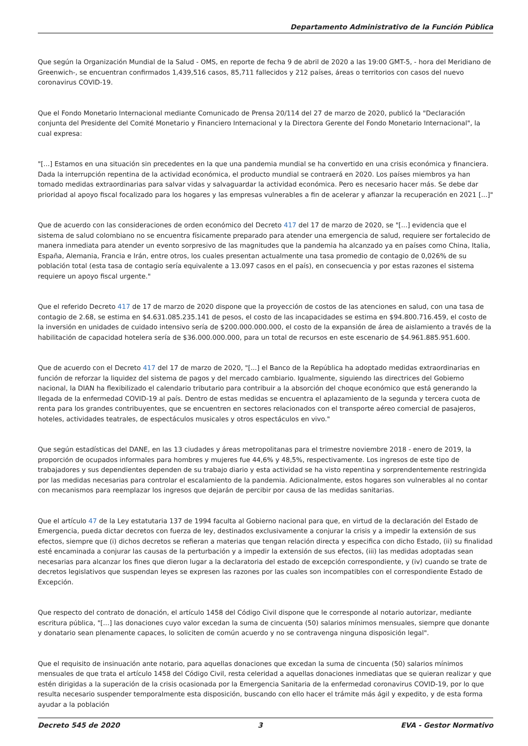Departamento Administrativo de la Función Pública
Que según la Organización Mundial de la Salud - OMS, en reporte de fecha 9 de abril de 2020 a las 19:00 GMT-5, - hora del Meridiano de Greenwich-, se encuentran confirmados 1,439,516 casos, 85,711 fallecidos y 212 países, áreas o territorios con casos del nuevo coronavirus COVID-19.
Que el Fondo Monetario Internacional mediante Comunicado de Prensa 20/114 del 27 de marzo de 2020, publicó la "Declaración conjunta del Presidente del Comité Monetario y Financiero Internacional y la Directora Gerente del Fondo Monetario Internacional", la cual expresa:
"[...] Estamos en una situación sin precedentes en la que una pandemia mundial se ha convertido en una crisis económica y financiera. Dada la interrupción repentina de la actividad económica, el producto mundial se contraerá en 2020. Los países miembros ya han tomado medidas extraordinarias para salvar vidas y salvaguardar la actividad económica. Pero es necesario hacer más. Se debe dar prioridad al apoyo fiscal focalizado para los hogares y las empresas vulnerables a fin de acelerar y afianzar la recuperación en 2021 [...]"
Que de acuerdo con las consideraciones de orden económico del Decreto 417 del 17 de marzo de 2020, se "[...] evidencia que el sistema de salud colombiano no se encuentra físicamente preparado para atender una emergencia de salud, requiere ser fortalecido de manera inmediata para atender un evento sorpresivo de las magnitudes que la pandemia ha alcanzado ya en países como China, Italia, España, Alemania, Francia e Irán, entre otros, los cuales presentan actualmente una tasa promedio de contagio de 0,026% de su población total (esta tasa de contagio sería equivalente a 13.097 casos en el país), en consecuencia y por estas razones el sistema requiere un apoyo fiscal urgente."
Que el referido Decreto 417 de 17 de marzo de 2020 dispone que la proyección de costos de las atenciones en salud, con una tasa de contagio de 2.68, se estima en $4.631.085.235.141 de pesos, el costo de las incapacidades se estima en $94.800.716.459, el costo de la inversión en unidades de cuidado intensivo sería de $200.000.000.000, el costo de la expansión de área de aislamiento a través de la habilitación de capacidad hotelera sería de $36.000.000.000, para un total de recursos en este escenario de $4.961.885.951.600.
Que de acuerdo con el Decreto 417 del 17 de marzo de 2020, "[...] el Banco de la República ha adoptado medidas extraordinarias en función de reforzar la liquidez del sistema de pagos y del mercado cambiario. Igualmente, siguiendo las directrices del Gobierno nacional, la DIAN ha flexibilizado el calendario tributario para contribuir a la absorción del choque económico que está generando la llegada de la enfermedad COVID-19 al país. Dentro de estas medidas se encuentra el aplazamiento de la segunda y tercera cuota de renta para los grandes contribuyentes, que se encuentren en sectores relacionados con el transporte aéreo comercial de pasajeros, hoteles, actividades teatrales, de espectáculos musicales y otros espectáculos en vivo."
Que según estadísticas del DANE, en las 13 ciudades y áreas metropolitanas para el trimestre noviembre 2018 - enero de 2019, la proporción de ocupados informales para hombres y mujeres fue 44,6% y 48,5%, respectivamente. Los ingresos de este tipo de trabajadores y sus dependientes dependen de su trabajo diario y esta actividad se ha visto repentina y sorprendentemente restringida por las medidas necesarias para controlar el escalamiento de la pandemia. Adicionalmente, estos hogares son vulnerables al no contar con mecanismos para reemplazar los ingresos que dejarán de percibir por causa de las medidas sanitarias.
Que el artículo 47 de la Ley estatutaria 137 de 1994 faculta al Gobierno nacional para que, en virtud de la declaración del Estado de Emergencia, pueda dictar decretos con fuerza de ley, destinados exclusivamente a conjurar la crisis y a impedir la extensión de sus efectos, siempre que (i) dichos decretos se refieran a materias que tengan relación directa y especifica con dicho Estado, (ii) su finalidad esté encaminada a conjurar las causas de la perturbación y a impedir la extensión de sus efectos, (iii) las medidas adoptadas sean necesarias para alcanzar los fines que dieron lugar a la declaratoria del estado de excepción correspondiente, y (iv) cuando se trate de decretos legislativos que suspendan leyes se expresen las razones por las cuales son incompatibles con el correspondiente Estado de Excepción.
Que respecto del contrato de donación, el artículo 1458 del Código Civil dispone que le corresponde al notario autorizar, mediante escritura pública, "[...] las donaciones cuyo valor excedan la suma de cincuenta (50) salarios mínimos mensuales, siempre que donante y donatario sean plenamente capaces, lo soliciten de común acuerdo y no se contravenga ninguna disposición legal".
Que el requisito de insinuación ante notario, para aquellas donaciones que excedan la suma de cincuenta (50) salarios mínimos mensuales de que trata el artículo 1458 del Código Civil, resta celeridad a aquellas donaciones inmediatas que se quieran realizar y que estén dirigidas a la superación de la crisis ocasionada por la Emergencia Sanitaria de la enfermedad coronavirus COVID-19, por lo que resulta necesario suspender temporalmente esta disposición, buscando con ello hacer el trámite más ágil y expedito, y de esta forma ayudar a la población
Decreto 545 de 2020 3 EVA - Gestor Normativo